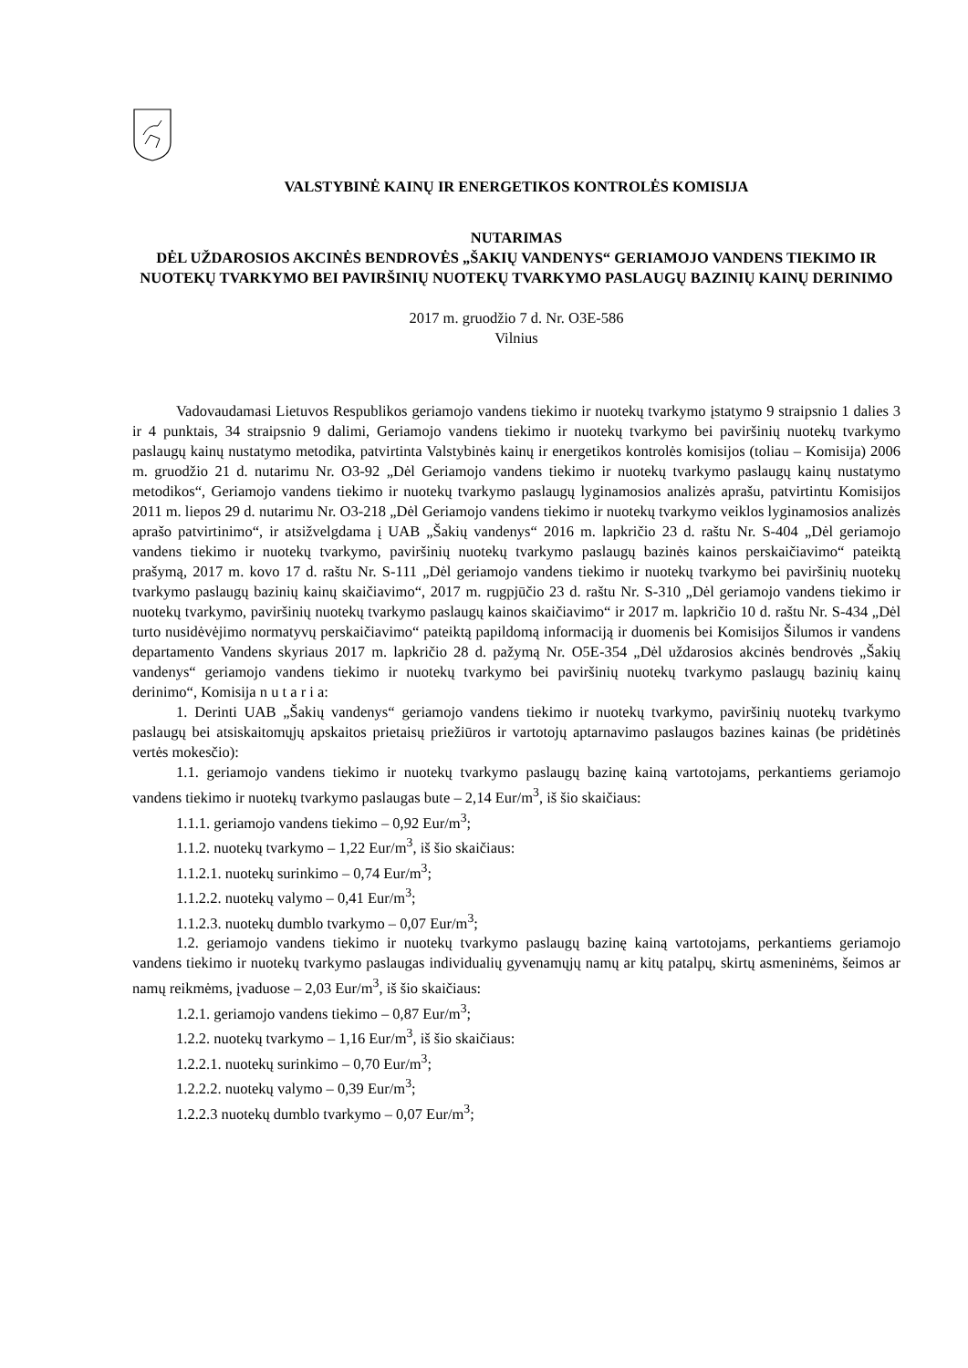VALSTYBINĖ KAINŲ IR ENERGETIKOS KONTROLĖS KOMISIJA
NUTARIMAS
DĖL UŽDAROSIOS AKCINĖS BENDROVĖS „ŠAKIŲ VANDENYS“ GERIAMOJO VANDENS TIEKIMO IR NUOTEKŲ TVARKYMO BEI PAVIRŠINIŲ NUOTEKŲ TVARKYMO PASLAUGŲ BAZINIŲ KAINŲ DERINIMO
2017 m. gruodžio 7 d. Nr. O3E-586
Vilnius
Vadovaudamasi Lietuvos Respublikos geriamojo vandens tiekimo ir nuotekų tvarkymo įstatymo 9 straipsnio 1 dalies 3 ir 4 punktais, 34 straipsnio 9 dalimi, Geriamojo vandens tiekimo ir nuotekų tvarkymo bei paviršinių nuotekų tvarkymo paslaugų kainų nustatymo metodika, patvirtinta Valstybinės kainų ir energetikos kontrolės komisijos (toliau – Komisija) 2006 m. gruodžio 21 d. nutarimu Nr. O3-92 „Dėl Geriamojo vandens tiekimo ir nuotekų tvarkymo paslaugų kainų nustatymo metodikos“, Geriamojo vandens tiekimo ir nuotekų tvarkymo paslaugų lyginamosios analizės aprašu, patvirtintu Komisijos 2011 m. liepos 29 d. nutarimu Nr. O3-218 „Dėl Geriamojo vandens tiekimo ir nuotekų tvarkymo veiklos lyginamosios analizės aprašo patvirtinimo“, ir atsižvelgdama į UAB „Šakių vandenys“ 2016 m. lapkričio 23 d. raštu Nr. S-404 „Dėl geriamojo vandens tiekimo ir nuotekų tvarkymo, paviršinių nuotekų tvarkymo paslaugų bazinės kainos perskaičiavimo“ pateiktą prašymą, 2017 m. kovo 17 d. raštu Nr. S-111 „Dėl geriamojo vandens tiekimo ir nuotekų tvarkymo bei paviršinių nuotekų tvarkymo paslaugų bazinių kainų skaičiavimo“, 2017 m. rugpjūčio 23 d. raštu Nr. S-310 „Dėl geriamojo vandens tiekimo ir nuotekų tvarkymo, paviršinių nuotekų tvarkymo paslaugų kainos skaičiavimo“ ir 2017 m. lapkričio 10 d. raštu Nr. S-434 „Dėl turto nusidėvėjimo normatyvų perskaičiavimo“ pateiktą papildomą informaciją ir duomenis bei Komisijos Šilumos ir vandens departamento Vandens skyriaus 2017 m. lapkričio 28 d. pažymą Nr. O5E-354 „Dėl uždarosios akcinės bendrovės „Šakių vandenys“ geriamojo vandens tiekimo ir nuotekų tvarkymo bei paviršinių nuotekų tvarkymo paslaugų bazinių kainų derinimo“, Komisija n u t a r i a:
1. Derinti UAB „Šakių vandenys“ geriamojo vandens tiekimo ir nuotekų tvarkymo, paviršinių nuotekų tvarkymo paslaugų bei atsiskaitomųjų apskaitos prietaisų priežiūros ir vartotojų aptarnavimo paslaugos bazines kainas (be pridėtinės vertės mokesčio):
1.1. geriamojo vandens tiekimo ir nuotekų tvarkymo paslaugų bazinę kainą vartotojams, perkantiems geriamojo vandens tiekimo ir nuotekų tvarkymo paslaugas bute – 2,14 Eur/m<sup>3</sup>, iš šio skaičiaus:
1.1.1. geriamojo vandens tiekimo – 0,92 Eur/m<sup>3</sup>;
1.1.2. nuotekų tvarkymo – 1,22 Eur/m<sup>3</sup>, iš šio skaičiaus:
1.1.2.1. nuotekų surinkimo – 0,74 Eur/m<sup>3</sup>;
1.1.2.2. nuotekų valymo – 0,41 Eur/m<sup>3</sup>;
1.1.2.3. nuotekų dumblo tvarkymo – 0,07 Eur/m<sup>3</sup>;
1.2. geriamojo vandens tiekimo ir nuotekų tvarkymo paslaugų bazinę kainą vartotojams, perkantiems geriamojo vandens tiekimo ir nuotekų tvarkymo paslaugas individualių gyvenamųjų namų ar kitų patalpų, skirtų asmeninėms, šeimos ar namų reikmėms, įvaduose – 2,03 Eur/m<sup>3</sup>, iš šio skaičiaus:
1.2.1. geriamojo vandens tiekimo – 0,87 Eur/m<sup>3</sup>;
1.2.2. nuotekų tvarkymo – 1,16 Eur/m<sup>3</sup>, iš šio skaičiaus:
1.2.2.1. nuotekų surinkimo – 0,70 Eur/m<sup>3</sup>;
1.2.2.2. nuotekų valymo – 0,39 Eur/m<sup>3</sup>;
1.2.2.3 nuotekų dumblo tvarkymo – 0,07 Eur/m<sup>3</sup>;